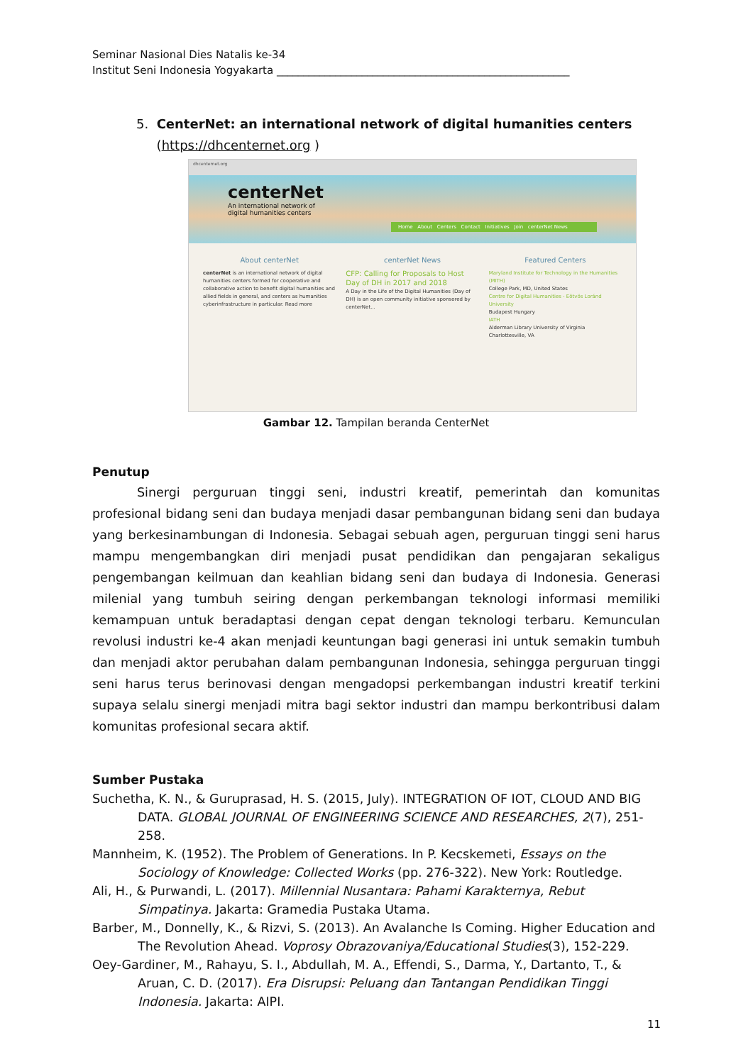Seminar Nasional Dies Natalis ke-34
Institut Seni Indonesia Yogyakarta _______________________________________________________
5. CenterNet: an international network of digital humanities centers
(https://dhcenternet.org )
dhcenternet.org
centerNet
An international network of
digital humanities centers
Home About Centers Contact Initiatives Join centerNet News
About centerNet
centerNet is an international network of digital humanities centers formed for cooperative and collaborative action to benefit digital humanities and allied fields in general, and centers as humanities cyberinfrastructure in particular. Read more
centerNet News
CFP: Calling for Proposals to Host Day of DH in 2017 and 2018
A Day in the Life of the Digital Humanities (Day of DH) is an open community initiative sponsored by centerNet...
Featured Centers
Maryland Institute for Technology in the Humanities (MITH)
College Park, MD, United States
Centre for Digital Humanities - Eötvös Loránd University
Budapest Hungary
IATH
Alderman Library University of Virginia Charlottesville, VA
Gambar 12. Tampilan beranda CenterNet
Penutup
Sinergi perguruan tinggi seni, industri kreatif, pemerintah dan komunitas profesional bidang seni dan budaya menjadi dasar pembangunan bidang seni dan budaya yang berkesinambungan di Indonesia. Sebagai sebuah agen, perguruan tinggi seni harus mampu mengembangkan diri menjadi pusat pendidikan dan pengajaran sekaligus pengembangan keilmuan dan keahlian bidang seni dan budaya di Indonesia. Generasi milenial yang tumbuh seiring dengan perkembangan teknologi informasi memiliki kemampuan untuk beradaptasi dengan cepat dengan teknologi terbaru. Kemunculan revolusi industri ke-4 akan menjadi keuntungan bagi generasi ini untuk semakin tumbuh dan menjadi aktor perubahan dalam pembangunan Indonesia, sehingga perguruan tinggi seni harus terus berinovasi dengan mengadopsi perkembangan industri kreatif terkini supaya selalu sinergi menjadi mitra bagi sektor industri dan mampu berkontribusi dalam komunitas profesional secara aktif.
Sumber Pustaka
Suchetha, K. N., & Guruprasad, H. S. (2015, July). INTEGRATION OF IOT, CLOUD AND BIG DATA. GLOBAL JOURNAL OF ENGINEERING SCIENCE AND RESEARCHES, 2(7), 251-258.
Mannheim, K. (1952). The Problem of Generations. In P. Kecskemeti, Essays on the Sociology of Knowledge: Collected Works (pp. 276-322). New York: Routledge.
Ali, H., & Purwandi, L. (2017). Millennial Nusantara: Pahami Karakternya, Rebut Simpatinya. Jakarta: Gramedia Pustaka Utama.
Barber, M., Donnelly, K., & Rizvi, S. (2013). An Avalanche Is Coming. Higher Education and The Revolution Ahead. Voprosy Obrazovaniya/Educational Studies(3), 152-229.
Oey-Gardiner, M., Rahayu, S. I., Abdullah, M. A., Effendi, S., Darma, Y., Dartanto, T., & Aruan, C. D. (2017). Era Disrupsi: Peluang dan Tantangan Pendidikan Tinggi Indonesia. Jakarta: AIPI.
11